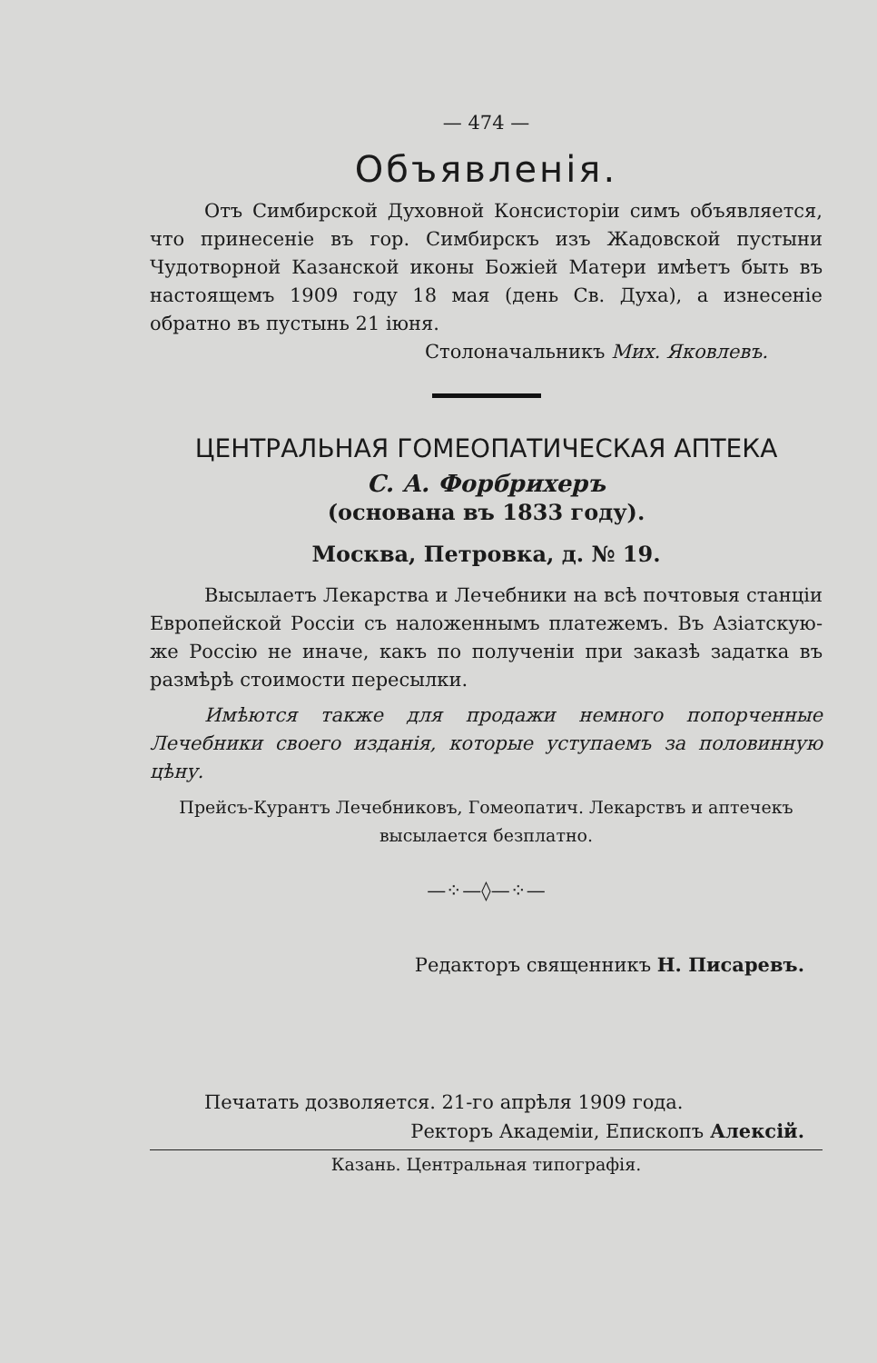— 474 —
Объявленія.
Отъ Симбирской Духовной Консисторіи симъ объявляется, что принесеніе въ гор. Симбирскъ изъ Жадовской пустыни Чудотворной Казанской иконы Божіей Матери имѣетъ быть въ настоящемъ 1909 году 18 мая (день Св. Духа), а изнесеніе обратно въ пустынь 21 іюня.
Столоначальникъ Мих. Яковлевъ.
ЦЕНТРАЛЬНАЯ ГОМЕОПАТИЧЕСКАЯ АПТЕКА
С. А. Форбрихеръ
(основана въ 1833 году).
Москва, Петровка, д. № 19.
Высылаетъ Лекарства и Лечебники на всѣ почтовыя станціи Европейской Россіи съ наложеннымъ платежемъ. Въ Азіатскую-же Россію не иначе, какъ по полученіи при заказѣ задатка въ размѣрѣ стоимости пересылки.
Имѣются также для продажи немного попорченные Лечебники своего изданія, которые уступаемъ за половинную цѣну.
Прейсъ-Курантъ Лечебниковъ, Гомеопатич. Лекарствъ и аптечекъ
высылается безплатно.
—⁘—◊—⁘—
Редакторъ священникъ Н. Писаревъ.
Печатать дозволяется. 21-го апрѣля 1909 года.
Ректоръ Академіи, Епископъ Алексій.
Казань. Центральная типографія.